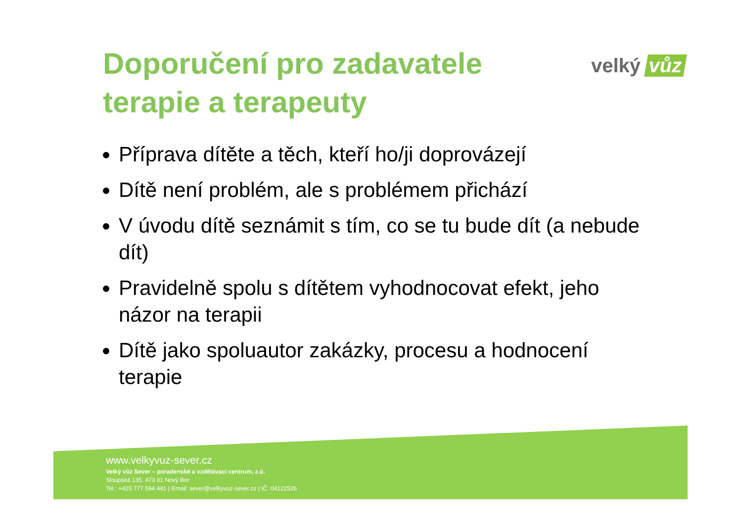Doporučení pro zadavatele
terapie a terapeuty
velký vůz
Příprava dítěte a těch, kteří ho/ji doprovázejí
Dítě není problém, ale s problémem přichází
V úvodu dítě seznámit s tím, co se tu bude dít (a nebude dít)
Pravidelně spolu s dítětem vyhodnocovat efekt, jeho názor na terapii
Dítě jako spoluautor zakázky, procesu a hodnocení terapie
www.velkyvuz-sever.cz
Velký vůz Sever – poradenské a vzdělávací centrum, z.ú.
Sloupská 135, 473 01 Nový Bor
Tel.: +420 777 594 441 | Email: sever@velkyvuz-sever.cz | IČ: 04122526